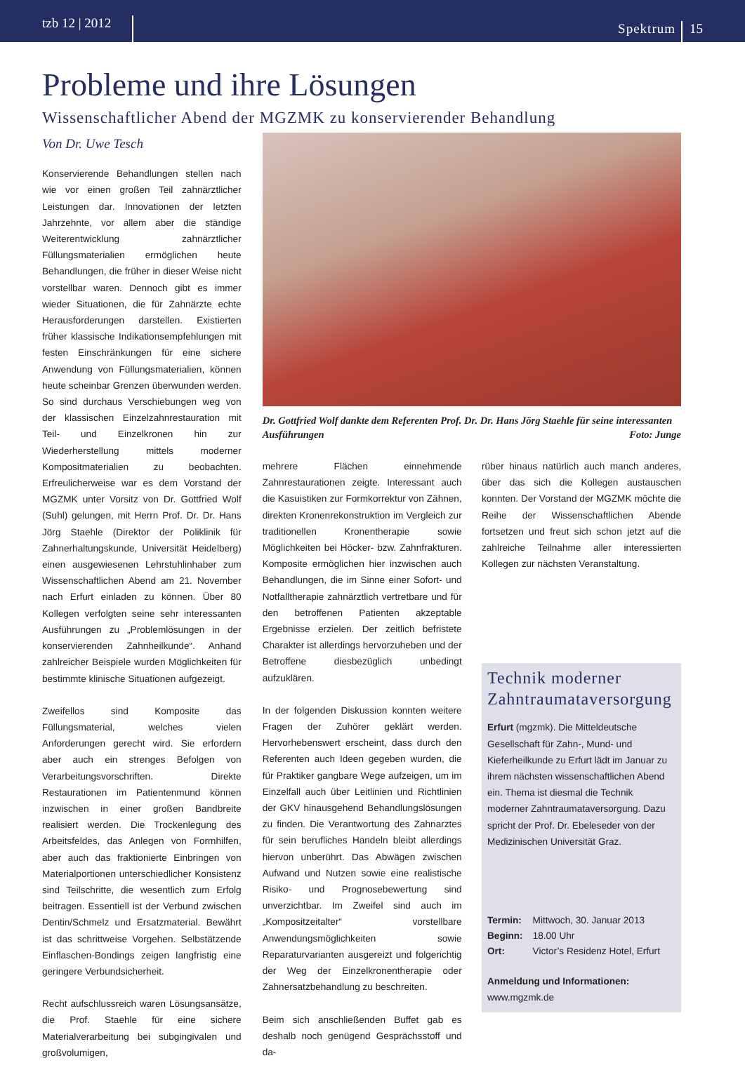tzb 12 | 2012
Spektrum
15
Probleme und ihre Lösungen
Wissenschaftlicher Abend der MGZMK zu konservierender Behandlung
Von Dr. Uwe Tesch
Konservierende Behandlungen stellen nach wie vor einen großen Teil zahnärztlicher Leistungen dar. Innovationen der letzten Jahrzehnte, vor allem aber die ständige Weiterentwicklung zahnärztlicher Füllungsmaterialien ermöglichen heute Behandlungen, die früher in dieser Weise nicht vorstellbar waren. Dennoch gibt es immer wieder Situationen, die für Zahnärzte echte Herausforderungen darstellen. Existierten früher klassische Indikationsempfehlungen mit festen Einschränkungen für eine sichere Anwendung von Füllungsmaterialien, können heute scheinbar Grenzen überwunden werden. So sind durchaus Verschiebungen weg von der klassischen Einzelzahnrestauration mit Teil- und Einzelkronen hin zur Wiederherstellung mittels moderner Kompositmaterialien zu beobachten. Erfreulicherweise war es dem Vorstand der MGZMK unter Vorsitz von Dr. Gottfried Wolf (Suhl) gelungen, mit Herrn Prof. Dr. Dr. Hans Jörg Staehle (Direktor der Poliklinik für Zahnerhaltungskunde, Universität Heidelberg) einen ausgewiesenen Lehrstuhlinhaber zum Wissenschaftlichen Abend am 21. November nach Erfurt einladen zu können. Über 80 Kollegen verfolgten seine sehr interessanten Ausführungen zu „Problemlösungen in der konservierenden Zahnheilkunde“. Anhand zahlreicher Beispiele wurden Möglichkeiten für bestimmte klinische Situationen aufgezeigt.
Zweifellos sind Komposite das Füllungsmaterial, welches vielen Anforderungen gerecht wird. Sie erfordern aber auch ein strenges Befolgen von Verarbeitungsvorschriften. Direkte Restaurationen im Patientenmund können inzwischen in einer großen Bandbreite realisiert werden. Die Trockenlegung des Arbeitsfeldes, das Anlegen von Formhilfen, aber auch das fraktionierte Einbringen von Materialportionen unterschiedlicher Konsistenz sind Teilschritte, die wesentlich zum Erfolg beitragen. Essentiell ist der Verbund zwischen Dentin/Schmelz und Ersatzmaterial. Bewährt ist das schrittweise Vorgehen. Selbstätzende Einflaschen-Bondings zeigen langfristig eine geringere Verbundsicherheit.
Recht aufschlussreich waren Lösungsansätze, die Prof. Staehle für eine sichere Materialverarbeitung bei subgingivalen und großvolumigen,
Dr. Gottfried Wolf dankte dem Referenten Prof. Dr. Dr. Hans Jörg Staehle für seine interessanten Ausführungen Foto: Junge
mehrere Flächen einnehmende Zahnrestaurationen zeigte. Interessant auch die Kasuistiken zur Formkorrektur von Zähnen, direkten Kronenrekonstruktion im Vergleich zur traditionellen Kronentherapie sowie Möglichkeiten bei Höcker- bzw. Zahnfrakturen. Komposite ermöglichen hier inzwischen auch Behandlungen, die im Sinne einer Sofort- und Notfalltherapie zahnärztlich vertretbare und für den betroffenen Patienten akzeptable Ergebnisse erzielen. Der zeitlich befristete Charakter ist allerdings hervorzuheben und der Betroffene diesbezüglich unbedingt aufzuklären.
In der folgenden Diskussion konnten weitere Fragen der Zuhörer geklärt werden. Hervorhebenswert erscheint, dass durch den Referenten auch Ideen gegeben wurden, die für Praktiker gangbare Wege aufzeigen, um im Einzelfall auch über Leitlinien und Richtlinien der GKV hinausgehend Behandlungslösungen zu finden. Die Verantwortung des Zahnarztes für sein berufliches Handeln bleibt allerdings hiervon unberührt. Das Abwägen zwischen Aufwand und Nutzen sowie eine realistische Risiko- und Prognosebewertung sind unverzichtbar. Im Zweifel sind auch im „Kompositzeitalter“ vorstellbare Anwendungsmöglichkeiten sowie Reparaturvarianten ausgereizt und folgerichtig der Weg der Einzelkronentherapie oder Zahnersatzbehandlung zu beschreiten.
Beim sich anschließenden Buffet gab es deshalb noch genügend Gesprächsstoff und da-
rüber hinaus natürlich auch manch anderes, über das sich die Kollegen austauschen konnten. Der Vorstand der MGZMK möchte die Reihe der Wissenschaftlichen Abende fortsetzen und freut sich schon jetzt auf die zahlreiche Teilnahme aller interessierten Kollegen zur nächsten Veranstaltung.
Technik moderner Zahntraumataversorgung
Erfurt (mgzmk). Die Mitteldeutsche Gesellschaft für Zahn-, Mund- und Kieferheilkunde zu Erfurt lädt im Januar zu ihrem nächsten wissenschaftlichen Abend ein. Thema ist diesmal die Technik moderner Zahntraumataversorgung. Dazu spricht der Prof. Dr. Ebeleseder von der Medizinischen Universität Graz.
| Termin: | Mittwoch, 30. Januar 2013 |
| Beginn: | 18.00 Uhr |
| Ort: | Victor’s Residenz Hotel, Erfurt |
Anmeldung und Informationen:
www.mgzmk.de